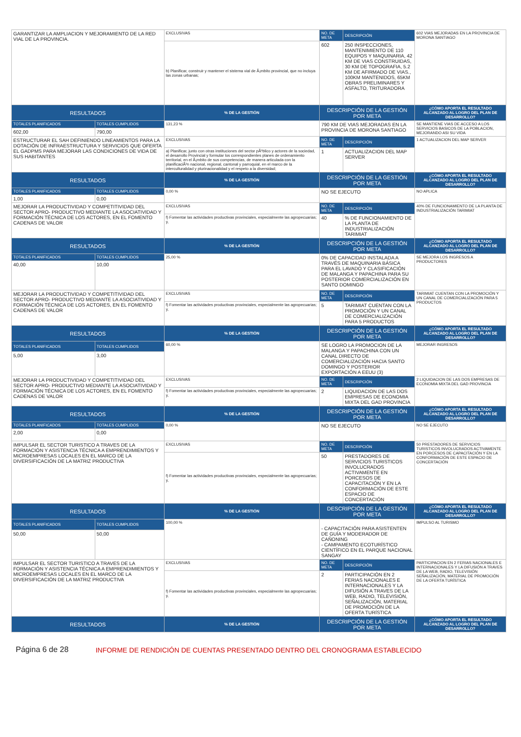| GARANTIZAR LA AMPLIACION Y MEJORAMIENTO DE LA RED VIAL DE LA PROVINCIA. | | EXCLUSIVAS | NO. DE META | DESCRIPCIÓN | 602 VIAS MEJORADAS EN LA PROVINCIA DE MORONA SANTIAGO |
| | | b) Planificar, construir y mantener el sistema vial de Ã¡mbito provincial, que no incluya las zonas urbanas; | 602 | 250 INSPECCIONES, MANTENIMIENTO DE 110 EQUIPOS Y MAQUINARIA, 42 KM DE VIAS CONSTRUIDAS, 30 KM DE TOPOGRAFIA, 5.2 KM DE AFIRMADO DE VIAS., 100KM MANTENIDOS, 65KM OBRAS PRELIMINARES Y ASFALTO, TRITURADORA | |
| RESULTADOS | | % DE LA GESTIÓN | DESCRIPCIÓN DE LA GESTIÓN POR META | | ¿CÓMO APORTA EL RESULTADO ALCANZADO AL LOGRO DEL PLAN DE DESARROLLO? |
| TOTALES PLANIFICADOS | TOTALES CUMPLIDOS | 131,23 % | 790 KM DE VIAS MEJORADAS EN LA PROVINCIA DE MORONA SANTIAGO | | SE MANTIENE VIAS DE ACCESO A LOS SERVICIOS BASICOS DE LA POBLACION, MEJORANDO ASI SU VIDA |
| 602,00 | 790,00 | | | | |
| ESTRUCTURAR EL SAH DEFINIENDO LINEAMIENTOS PARA LA DOTACIÓN DE INFRAESTRUCTURA Y SERVICIOS QUE OFERTA EL GADPMS PARA MEJORAR LAS CONDICIONES DE VIDA DE SUS HABITANTES | | EXCLUSIVAS | NO. DE META | DESCRIPCIÓN | 1 ACTUALIZACION DEL MAP SERVER |
| | | a) Planificar, junto con otras instituciones del sector pÃºblico y actores de la sociedad, el desarrollo Provincial y formular los correspondientes planes de ordenamiento territorial, en el Ã¡mbito de sus competencias, de manera articulada con la planificaciÃ³n nacional, regional, cantonal y parroquial, en el marco de la interculturalidad y plurinacionalidad y el respeto a la diversidad; | 1 | ACTUALIZACION DEL MAP SERVER | |
| RESULTADOS | | % DE LA GESTIÓN | DESCRIPCIÓN DE LA GESTIÓN POR META | | ¿CÓMO APORTA EL RESULTADO ALCANZADO AL LOGRO DEL PLAN DE DESARROLLO? |
| TOTALES PLANIFICADOS | TOTALES CUMPLIDOS | 0,00 % | NO SE EJECUTO | | NO APLICA |
| 1,00 | 0,00 | | | | |
| MEJORAR LA PRODUCTIVIDAD Y COMPETITIVIDAD DEL SECTOR APRO- PRODUCTIVO MEDIANTE LA ASOCIATIVIDAD Y FORMACIÓN TÉCNICA DE LOS ACTORES, EN EL FOMENTO CADENAS DE VALOR | | EXCLUSIVAS | NO. DE META | DESCRIPCIÓN | 40% DE FUNCIONAMIENTO DE LA PLANTA DE INDUSTRIALIZACIÓN TARIMIAT |
| | | f) Fomentar las actividades productivas provinciales, especialmente las agropecuarias; y, | 40 | % DE FUNCIONAMIENTO DE LA PLANTA DE INDUSTRIALIZACIÓN TARIMIAT | |
| RESULTADOS | | % DE LA GESTIÓN | DESCRIPCIÓN DE LA GESTIÓN POR META | | ¿CÓMO APORTA EL RESULTADO ALCANZADO AL LOGRO DEL PLAN DE DESARROLLO? |
| TOTALES PLANIFICADOS | TOTALES CUMPLIDOS | 25,00 % | 0% DE CAPACIDAD INSTALADA A TRAVÉS DE MAQUINARIA BÁSICA PARA EL LAVADO Y CLASIFICACIÓN DE MALANGA Y PAPACHINA PARA SU POSTERIOR COMERCIALIZACIÓN EN SANTO DOMINGO | | SE MEJORA LOS INGRESOS A PRODUCTORES |
| 40,00 | 10,00 | | | | |
| MEJORAR LA PRODUCTIVIDAD Y COMPETITIVIDAD DEL SECTOR APRO- PRODUCTIVO MEDIANTE LA ASOCIATIVIDAD Y FORMACIÓN TÉCNICA DE LOS ACTORES, EN EL FOMENTO CADENAS DE VALOR | | EXCLUSIVAS | NO. DE META | DESCRIPCIÓN | TARIMIAT CUENTAN CON LA PROMOCIÓN Y UN CANAL DE COMERCIALIZACIÓN PARA 5 PRODUCTOS |
| | | f) Fomentar las actividades productivas provinciales, especialmente las agropecuarias; y, | 5 | TARIMIAT CUENTAN CON LA PROMOCIÓN Y UN CANAL DE COMERCIALIZACIÓN PARA 5 PRODUCTOS | |
| RESULTADOS | | % DE LA GESTIÓN | DESCRIPCIÓN DE LA GESTIÓN POR META | | ¿CÓMO APORTA EL RESULTADO ALCANZADO AL LOGRO DEL PLAN DE DESARROLLO? |
| TOTALES PLANIFICADOS | TOTALES CUMPLIDOS | 60,00 % | SE LOGRO LA PROMOCION DE LA MALANGA Y PAPACHINA CON UN CANAL DIRECTO DE COMERCIALIZACIÓN HACIA SANTO DOMINGO Y POSTERIOR EXPORTACIÓN A EEUU (3) | | MEJORAR INGRESOS |
| 5,00 | 3,00 | | | | |
| MEJORAR LA PRODUCTIVIDAD Y COMPETITIVIDAD DEL SECTOR APRO- PRODUCTIVO MEDIANTE LA ASOCIATIVIDAD Y FORMACIÓN TÉCNICA DE LOS ACTORES, EN EL FOMENTO CADENAS DE VALOR | | EXCLUSIVAS | NO. DE META | DESCRIPCIÓN | 2 LIQUIDACION DE LAS DOS EMPRESAS DE ECONOMIA MIXTA DEL GAD PROVINCIA |
| | | f) Fomentar las actividades productivas provinciales, especialmente las agropecuarias; y, | 2 | LIQUIDACION DE LAS DOS EMPRESAS DE ECONOMIA MIXTA DEL GAD PROVINCIA | |
| RESULTADOS | | % DE LA GESTIÓN | DESCRIPCIÓN DE LA GESTIÓN POR META | | ¿CÓMO APORTA EL RESULTADO ALCANZADO AL LOGRO DEL PLAN DE DESARROLLO? |
| TOTALES PLANIFICADOS | TOTALES CUMPLIDOS | 0,00 % | NO SE EJECUTO | | NO SE EJECUTO |
| 2,00 | 0,00 | | | | |
| IMPULSAR EL SECTOR TURISTICO A TRAVES DE LA FORMACIÓN Y ASISTENCIA TÉCNICA A EMPRENDIMIENTOS Y MICROEMPRESAS LOCALES EN EL MARCO DE LA DIVERSIFICACIÓN DE LA MATRIZ PRODUCTIVA | | EXCLUSIVAS | NO. DE META | DESCRIPCIÓN | 50 PRESTADORES DE SERVICIOS TURISTICOS INVOLUCRADOS ACTIVAMENTE EN PORCESOS DE CAPACITACIÓN Y EN LA CONFORMACIÓN DE ESTE ESPACIO DE CONCERTACIÓN |
| | | f) Fomentar las actividades productivas provinciales, especialmente las agropecuarias; y, | 50 | PRESTADORES DE SERVICIOS TURISTICOS INVOLUCRADOS ACTIVAMENTE EN PORCESOS DE CAPACITACIÓN Y EN LA CONFORMACIÓN DE ESTE ESPACIO DE CONCERTACIÓN | |
| RESULTADOS | | % DE LA GESTIÓN | DESCRIPCIÓN DE LA GESTIÓN POR META | | ¿CÓMO APORTA EL RESULTADO ALCANZADO AL LOGRO DEL PLAN DE DESARROLLO? |
| TOTALES PLANIFICADOS | TOTALES CUMPLIDOS | 100,00 % | - CAPACITACIÓN PARA ASISTENTEN DE GUÍA Y MODERADOR DE CAÑONING - CAMPAMENTO ECOTURÍSTICO CIENTÍFICO EN EL PARQUE NACIONAL SANGAY | | IMPULSO AL TURISMO |
| 50,00 | 50,00 | | | | |
| IMPULSAR EL SECTOR TURISTICO A TRAVES DE LA FORMACIÓN Y ASISTENCIA TÉCNICA A EMPRENDIMIENTOS Y MICROEMPRESAS LOCALES EN EL MARCO DE LA DIVERSIFICACIÓN DE LA MATRIZ PRODUCTIVA | | EXCLUSIVAS | NO. DE META | DESCRIPCIÓN | PARTICIPACION EN 2 FERIAS NACIONALES E INTERNACIONALES Y LA DIFUSIÓN A TRAVES DE LA WEB, RADIO, TELEVISIÓN SEÑALIZACIÓN, MATERIAL DE PROMOCIÓN DE LA OFERTA TURÍSTICA |
| | | f) Fomentar las actividades productivas provinciales, especialmente las agropecuarias; y, | 2 | PARTICIPACIÓN EN 2 FERIAS NACIONALES E INTERNACIONALES Y LA DIFUSIÓN A TRAVES DE LA WEB, RADIO, TELEVISIÓN, SEÑALIZACIÓN, MATERIAL DE PROMOCIÓN DE LA OFERTA TURÍSTICA | |
| RESULTADOS | | % DE LA GESTIÓN | DESCRIPCIÓN DE LA GESTIÓN POR META | | ¿CÓMO APORTA EL RESULTADO ALCANZADO AL LOGRO DEL PLAN DE DESARROLLO? |
Página 6 de 28 INFORME DE RENDICIÓN DE CUENTAS PRESENTADO DENTRO DEL CRONOGRAMA ESTABLECIDO